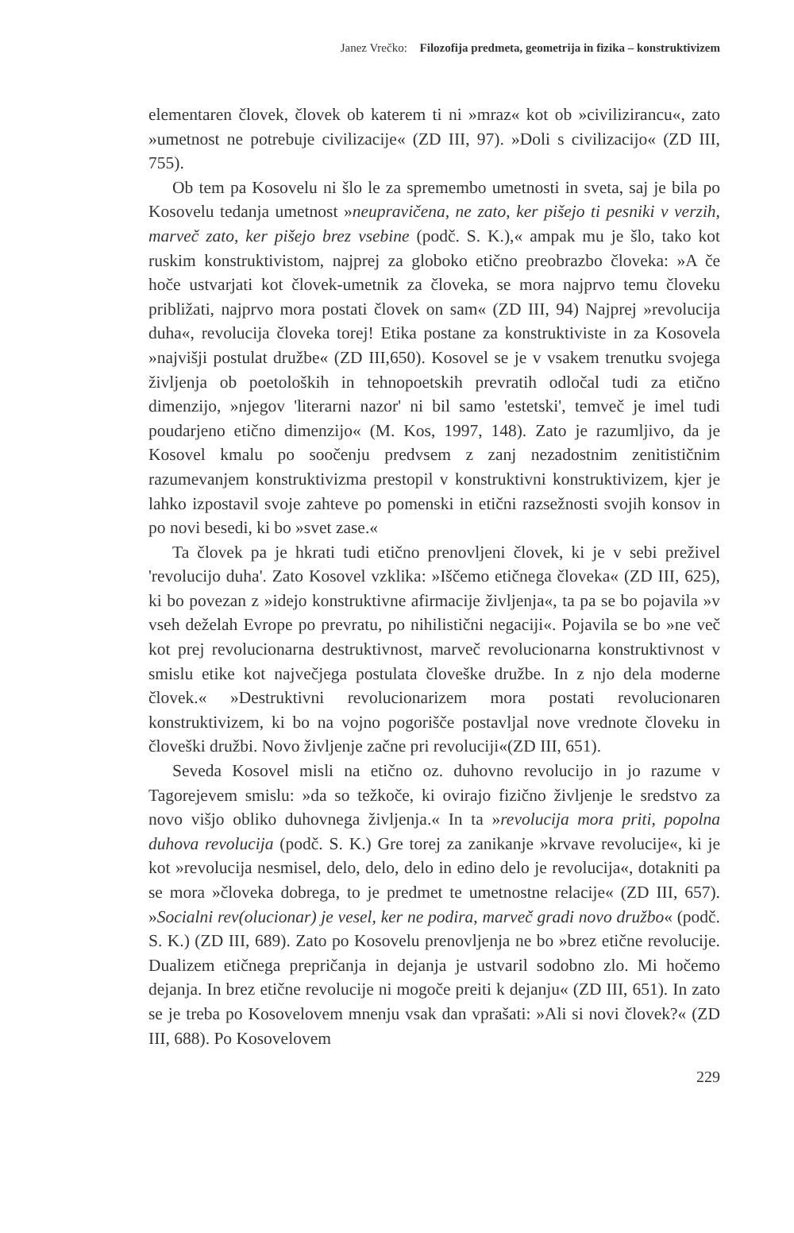Janez Vrečko: Filozofija predmeta, geometrija in fizika – konstruktivizem
elementaren človek, človek ob katerem ti ni »mraz« kot ob »civilizirancu«, zato »umetnost ne potrebuje civilizacije« (ZD III, 97). »Doli s civilizacijo« (ZD III, 755).
Ob tem pa Kosovelu ni šlo le za spremembo umetnosti in sveta, saj je bila po Kosovelu tedanja umetnost »neupravičena, ne zato, ker pišejo ti pesniki v verzih, marveč zato, ker pišejo brez vsebine (podč. S. K.),« ampak mu je šlo, tako kot ruskim konstruktivistom, najprej za globoko etično preobrazbo človeka: »A če hoče ustvarjati kot človek-umetnik za človeka, se mora najprvo temu človeku približati, najprvo mora postati človek on sam« (ZD III, 94) Najprej »revolucija duha«, revolucija človeka torej! Etika postane za konstruktiviste in za Kosovela »najvišji postulat družbe« (ZD III,650). Kosovel se je v vsakem trenutku svojega življenja ob poetoloških in tehnopoetskih prevratih odločal tudi za etično dimenzijo, »njegov 'literarni nazor' ni bil samo 'estetski', temveč je imel tudi poudarjeno etično dimenzijo« (M. Kos, 1997, 148). Zato je razumljivo, da je Kosovel kmalu po soočenju predvsem z zanj nezadostnim zenitističnim razumevanjem konstruktivizma prestopil v konstruktivni konstruktivizem, kjer je lahko izpostavil svoje zahteve po pomenski in etični razsežnosti svojih konsov in po novi besedi, ki bo »svet zase.«
Ta človek pa je hkrati tudi etično prenovljeni človek, ki je v sebi preživel 'revolucijo duha'. Zato Kosovel vzklika: »Iščemo etičnega človeka« (ZD III, 625), ki bo povezan z »idejo konstruktivne afirmacije življenja«, ta pa se bo pojavila »v vseh deželah Evrope po prevratu, po nihilistični negaciji«. Pojavila se bo »ne več kot prej revolucionarna destruktivnost, marveč revolucionarna konstruktivnost v smislu etike kot največjega postulata človeške družbe. In z njo dela moderne človek.« »Destruktivni revolucionarizem mora postati revolucionaren konstruktivizem, ki bo na vojno pogorišče postavljal nove vrednote človeku in človeški družbi. Novo življenje začne pri revoluciji«(ZD III, 651).
Seveda Kosovel misli na etično oz. duhovno revolucijo in jo razume v Tagorejevem smislu: »da so težkoče, ki ovirajo fizično življenje le sredstvo za novo višjo obliko duhovnega življenja.« In ta »revolucija mora priti, popolna duhova revolucija (podč. S. K.) Gre torej za zanikanje »krvave revolucije«, ki je kot »revolucija nesmisel, delo, delo, delo in edino delo je revolucija«, dotakniti pa se mora »človeka dobrega, to je predmet te umetnostne relacije« (ZD III, 657). »Socialni rev(olucionar) je vesel, ker ne podira, marveč gradi novo družbo« (podč. S. K.) (ZD III, 689). Zato po Kosovelu prenovljenja ne bo »brez etične revolucije. Dualizem etičnega prepričanja in dejanja je ustvaril sodobno zlo. Mi hočemo dejanja. In brez etične revolucije ni mogoče preiti k dejanju« (ZD III, 651). In zato se je treba po Kosovelovem mnenju vsak dan vprašati: »Ali si novi človek?« (ZD III, 688). Po Kosovelovem
229